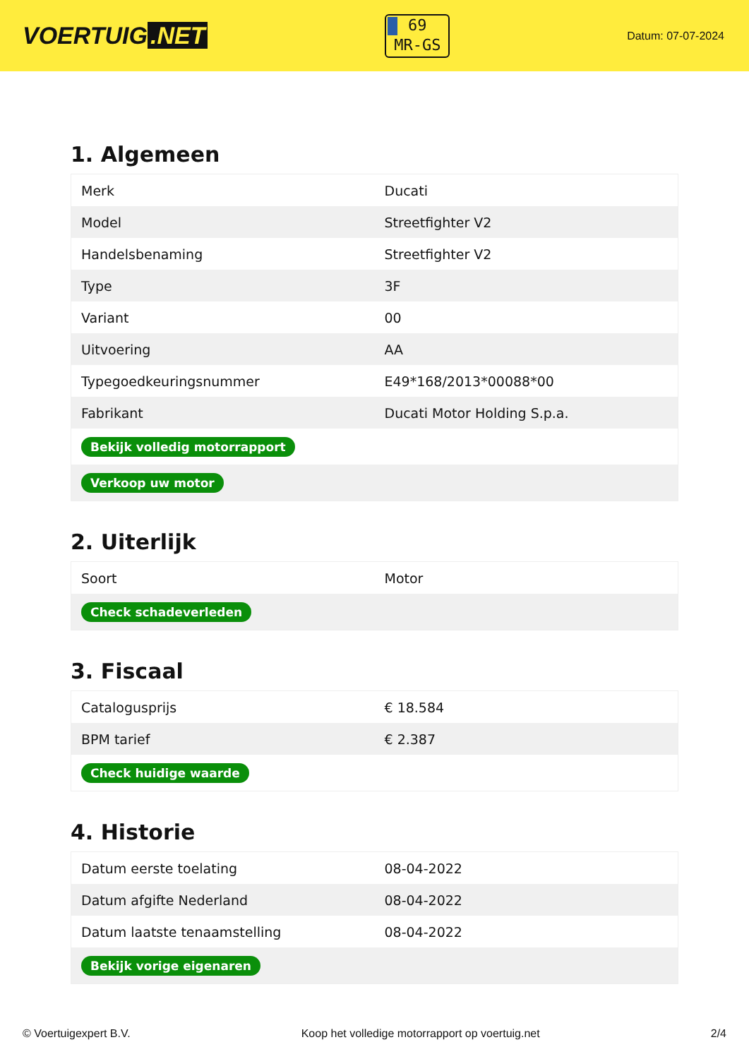VOERTUIG.NET
69
MR-GS
Datum: 07-07-2024
1. Algemeen
| Merk | Ducati |
| Model | Streetfighter V2 |
| Handelsbenaming | Streetfighter V2 |
| Type | 3F |
| Variant | 00 |
| Uitvoering | AA |
| Typegoedkeuringsnummer | E49*168/2013*00088*00 |
| Fabrikant | Ducati Motor Holding S.p.a. |
| Bekijk volledig motorrapport | |
| Verkoop uw motor | |
2. Uiterlijk
| Soort | Motor |
| Check schadeverleden | |
3. Fiscaal
| Catalogusprijs | € 18.584 |
| BPM tarief | € 2.387 |
| Check huidige waarde | |
4. Historie
| Datum eerste toelating | 08-04-2022 |
| Datum afgifte Nederland | 08-04-2022 |
| Datum laatste tenaamstelling | 08-04-2022 |
| Bekijk vorige eigenaren | |
© Voertuigexpert B.V. Koop het volledige motorrapport op voertuig.net 2/4